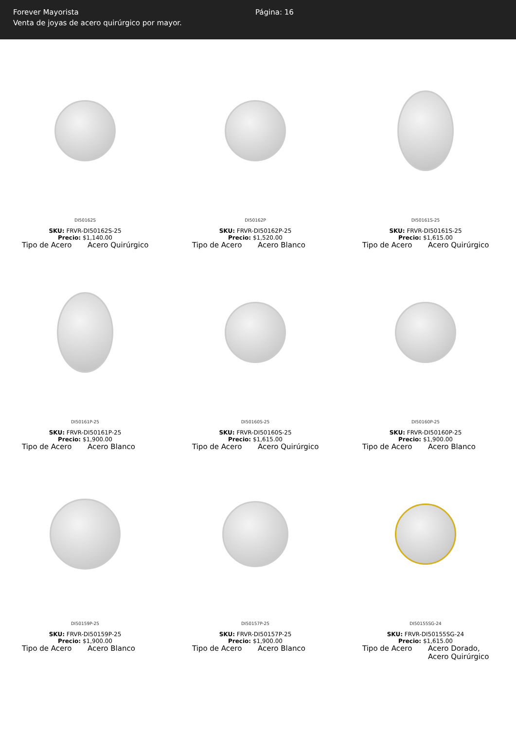Forever Mayorista
Venta de joyas de acero quirúrgico por mayor.
Página: 16
DI50162S
SKU: FRVR-DI50162S-25
Precio: $1,140.00
Tipo de Acero Acero Quirúrgico
DI50162P
SKU: FRVR-DI50162P-25
Precio: $1,520.00
Tipo de Acero Acero Blanco
DI50161S-25
SKU: FRVR-DI50161S-25
Precio: $1,615.00
Tipo de Acero Acero Quirúrgico
DI50161P-25
SKU: FRVR-DI50161P-25
Precio: $1,900.00
Tipo de Acero Acero Blanco
DI50160S-25
SKU: FRVR-DI50160S-25
Precio: $1,615.00
Tipo de Acero Acero Quirúrgico
DI50160P-25
SKU: FRVR-DI50160P-25
Precio: $1,900.00
Tipo de Acero Acero Blanco
DI50159P-25
SKU: FRVR-DI50159P-25
Precio: $1,900.00
Tipo de Acero Acero Blanco
DI50157P-25
SKU: FRVR-DI50157P-25
Precio: $1,900.00
Tipo de Acero Acero Blanco
DI50155SG-24
SKU: FRVR-DI50155SG-24
Precio: $1,615.00
Tipo de Acero Acero Dorado,
Acero Quirúrgico